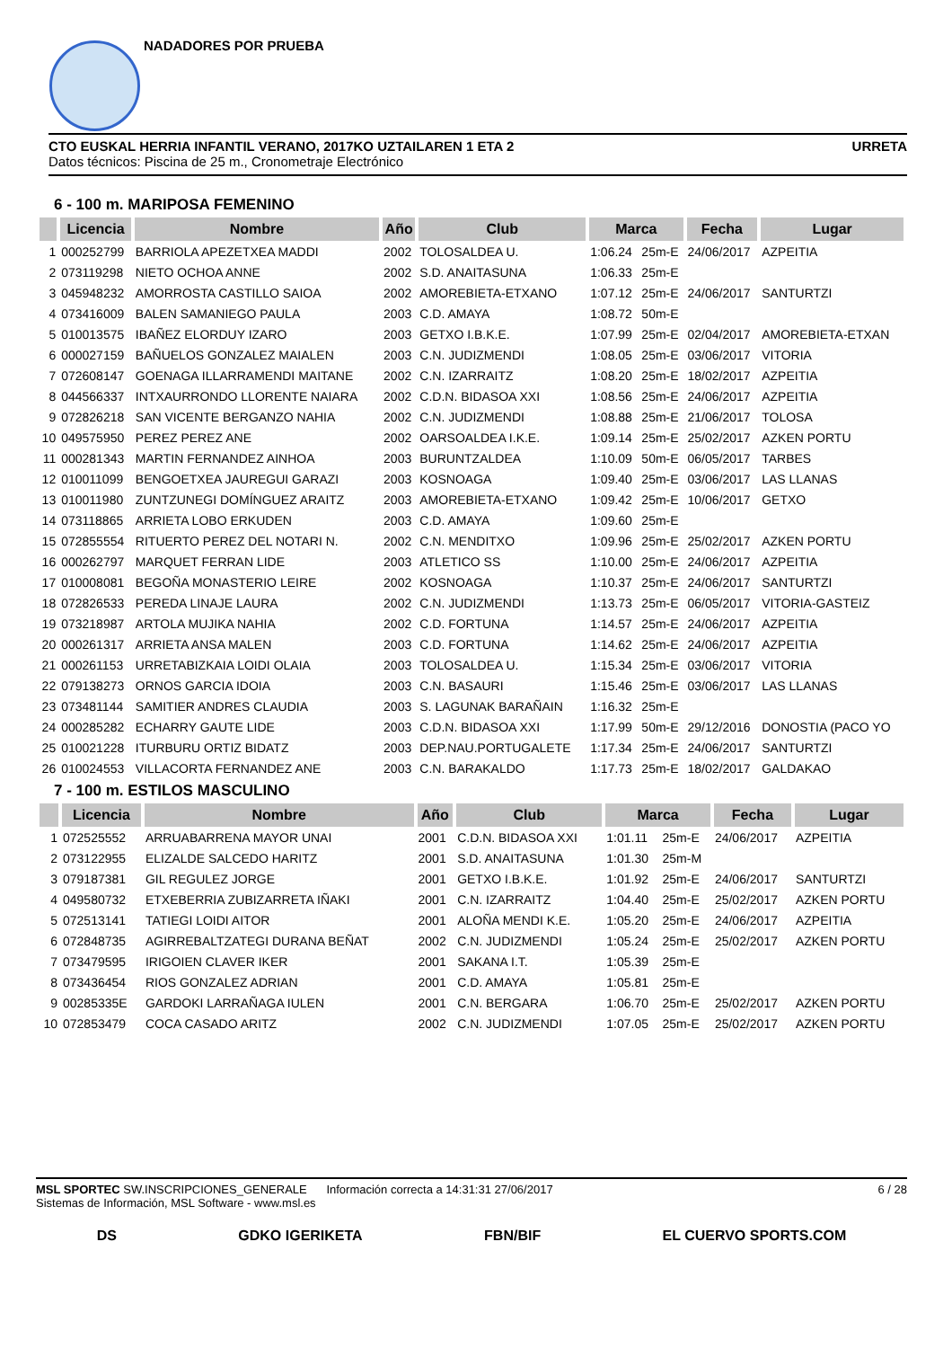NADADORES POR PRUEBA
CTO EUSKAL HERRIA INFANTIL VERANO, 2017KO UZTAILAREN 1 ETA 2 URRETA
Datos técnicos: Piscina de 25 m., Cronometraje Electrónico
6 - 100 m. MARIPOSA FEMENINO
| | Licencia | Nombre | Año | Club | Marca | | Fecha | Lugar |
| --- | --- | --- | --- | --- | --- | --- | --- | --- |
| 1 | 000252799 | BARRIOLA APEZETXEA MADDI | 2002 | TOLOSALDEA U. | 1:06.24 | 25m-E | 24/06/2017 | AZPEITIA |
| 2 | 073119298 | NIETO OCHOA ANNE | 2002 | S.D. ANAITASUNA | 1:06.33 | 25m-E | | |
| 3 | 045948232 | AMORROSTA CASTILLO SAIOA | 2002 | AMOREBIETA-ETXANO | 1:07.12 | 25m-E | 24/06/2017 | SANTURTZI |
| 4 | 073416009 | BALEN SAMANIEGO PAULA | 2003 | C.D. AMAYA | 1:08.72 | 50m-E | | |
| 5 | 010013575 | IBAÑEZ ELORDUY IZARO | 2003 | GETXO I.B.K.E. | 1:07.99 | 25m-E | 02/04/2017 | AMOREBIETA-ETXAN |
| 6 | 000027159 | BAÑUELOS GONZALEZ MAIALEN | 2003 | C.N. JUDIZMENDI | 1:08.05 | 25m-E | 03/06/2017 | VITORIA |
| 7 | 072608147 | GOENAGA ILLARRAMENDI MAITANE | 2002 | C.N. IZARRAITZ | 1:08.20 | 25m-E | 18/02/2017 | AZPEITIA |
| 8 | 044566337 | INTXAURRONDO LLORENTE NAIARA | 2002 | C.D.N. BIDASOA XXI | 1:08.56 | 25m-E | 24/06/2017 | AZPEITIA |
| 9 | 072826218 | SAN VICENTE BERGANZO NAHIA | 2002 | C.N. JUDIZMENDI | 1:08.88 | 25m-E | 21/06/2017 | TOLOSA |
| 10 | 049575950 | PEREZ PEREZ ANE | 2002 | OARSOALDEA I.K.E. | 1:09.14 | 25m-E | 25/02/2017 | AZKEN PORTU |
| 11 | 000281343 | MARTIN FERNANDEZ AINHOA | 2003 | BURUNTZALDEA | 1:10.09 | 50m-E | 06/05/2017 | TARBES |
| 12 | 010011099 | BENGOETXEA JAUREGUI GARAZI | 2003 | KOSNOAGA | 1:09.40 | 25m-E | 03/06/2017 | LAS LLANAS |
| 13 | 010011980 | ZUNTZUNEGI DOMÍNGUEZ ARAITZ | 2003 | AMOREBIETA-ETXANO | 1:09.42 | 25m-E | 10/06/2017 | GETXO |
| 14 | 073118865 | ARRIETA LOBO ERKUDEN | 2003 | C.D. AMAYA | 1:09.60 | 25m-E | | |
| 15 | 072855554 | RITUERTO PEREZ DEL NOTARI N. | 2002 | C.N. MENDITXO | 1:09.96 | 25m-E | 25/02/2017 | AZKEN PORTU |
| 16 | 000262797 | MARQUET FERRAN LIDE | 2003 | ATLETICO SS | 1:10.00 | 25m-E | 24/06/2017 | AZPEITIA |
| 17 | 010008081 | BEGOÑA MONASTERIO LEIRE | 2002 | KOSNOAGA | 1:10.37 | 25m-E | 24/06/2017 | SANTURTZI |
| 18 | 072826533 | PEREDA LINAJE LAURA | 2002 | C.N. JUDIZMENDI | 1:13.73 | 25m-E | 06/05/2017 | VITORIA-GASTEIZ |
| 19 | 073218987 | ARTOLA MUJIKA NAHIA | 2002 | C.D. FORTUNA | 1:14.57 | 25m-E | 24/06/2017 | AZPEITIA |
| 20 | 000261317 | ARRIETA ANSA MALEN | 2003 | C.D. FORTUNA | 1:14.62 | 25m-E | 24/06/2017 | AZPEITIA |
| 21 | 000261153 | URRETABIZKAIA LOIDI OLAIA | 2003 | TOLOSALDEA U. | 1:15.34 | 25m-E | 03/06/2017 | VITORIA |
| 22 | 079138273 | ORNOS GARCIA IDOIA | 2003 | C.N. BASAURI | 1:15.46 | 25m-E | 03/06/2017 | LAS LLANAS |
| 23 | 073481144 | SAMITIER ANDRES CLAUDIA | 2003 | S. LAGUNAK BARAÑAIN | 1:16.32 | 25m-E | | |
| 24 | 000285282 | ECHARRY GAUTE LIDE | 2003 | C.D.N. BIDASOA XXI | 1:17.99 | 50m-E | 29/12/2016 | DONOSTIA (PACO YO |
| 25 | 010021228 | ITURBURU ORTIZ BIDATZ | 2003 | DEP.NAU.PORTUGALETE | 1:17.34 | 25m-E | 24/06/2017 | SANTURTZI |
| 26 | 010024553 | VILLACORTA FERNANDEZ ANE | 2003 | C.N. BARAKALDO | 1:17.73 | 25m-E | 18/02/2017 | GALDAKAO |
7 - 100 m. ESTILOS MASCULINO
| | Licencia | Nombre | Año | Club | Marca | | Fecha | Lugar |
| --- | --- | --- | --- | --- | --- | --- | --- | --- |
| 1 | 072525552 | ARRUABARRENA MAYOR UNAI | 2001 | C.D.N. BIDASOA XXI | 1:01.11 | 25m-E | 24/06/2017 | AZPEITIA |
| 2 | 073122955 | ELIZALDE SALCEDO HARITZ | 2001 | S.D. ANAITASUNA | 1:01.30 | 25m-M | | |
| 3 | 079187381 | GIL REGULEZ JORGE | 2001 | GETXO I.B.K.E. | 1:01.92 | 25m-E | 24/06/2017 | SANTURTZI |
| 4 | 049580732 | ETXEBERRIA ZUBIZARRETA IÑAKI | 2001 | C.N. IZARRAITZ | 1:04.40 | 25m-E | 25/02/2017 | AZKEN PORTU |
| 5 | 072513141 | TATIEGI LOIDI AITOR | 2001 | ALOÑA MENDI K.E. | 1:05.20 | 25m-E | 24/06/2017 | AZPEITIA |
| 6 | 072848735 | AGIRREBALTZATEGI DURANA BEÑAT | 2002 | C.N. JUDIZMENDI | 1:05.24 | 25m-E | 25/02/2017 | AZKEN PORTU |
| 7 | 073479595 | IRIGOIEN CLAVER IKER | 2001 | SAKANA I.T. | 1:05.39 | 25m-E | | |
| 8 | 073436454 | RIOS GONZALEZ ADRIAN | 2001 | C.D. AMAYA | 1:05.81 | 25m-E | | |
| 9 | 00285335E | GARDOKI LARRAÑAGA IULEN | 2001 | C.N. BERGARA | 1:06.70 | 25m-E | 25/02/2017 | AZKEN PORTU |
| 10 | 072853479 | COCA CASADO ARITZ | 2002 | C.N. JUDIZMENDI | 1:07.05 | 25m-E | 25/02/2017 | AZKEN PORTU |
MSL SPORTEC SW.INSCRIPCIONES_GENERALE Información correcta a 14:31:31 27/06/2017 6 / 28
Sistemas de Información, MSL Software - www.msl.es
DS GDKO IGERIKETA FBN/BIF EL CUERVO SPORTS.COM